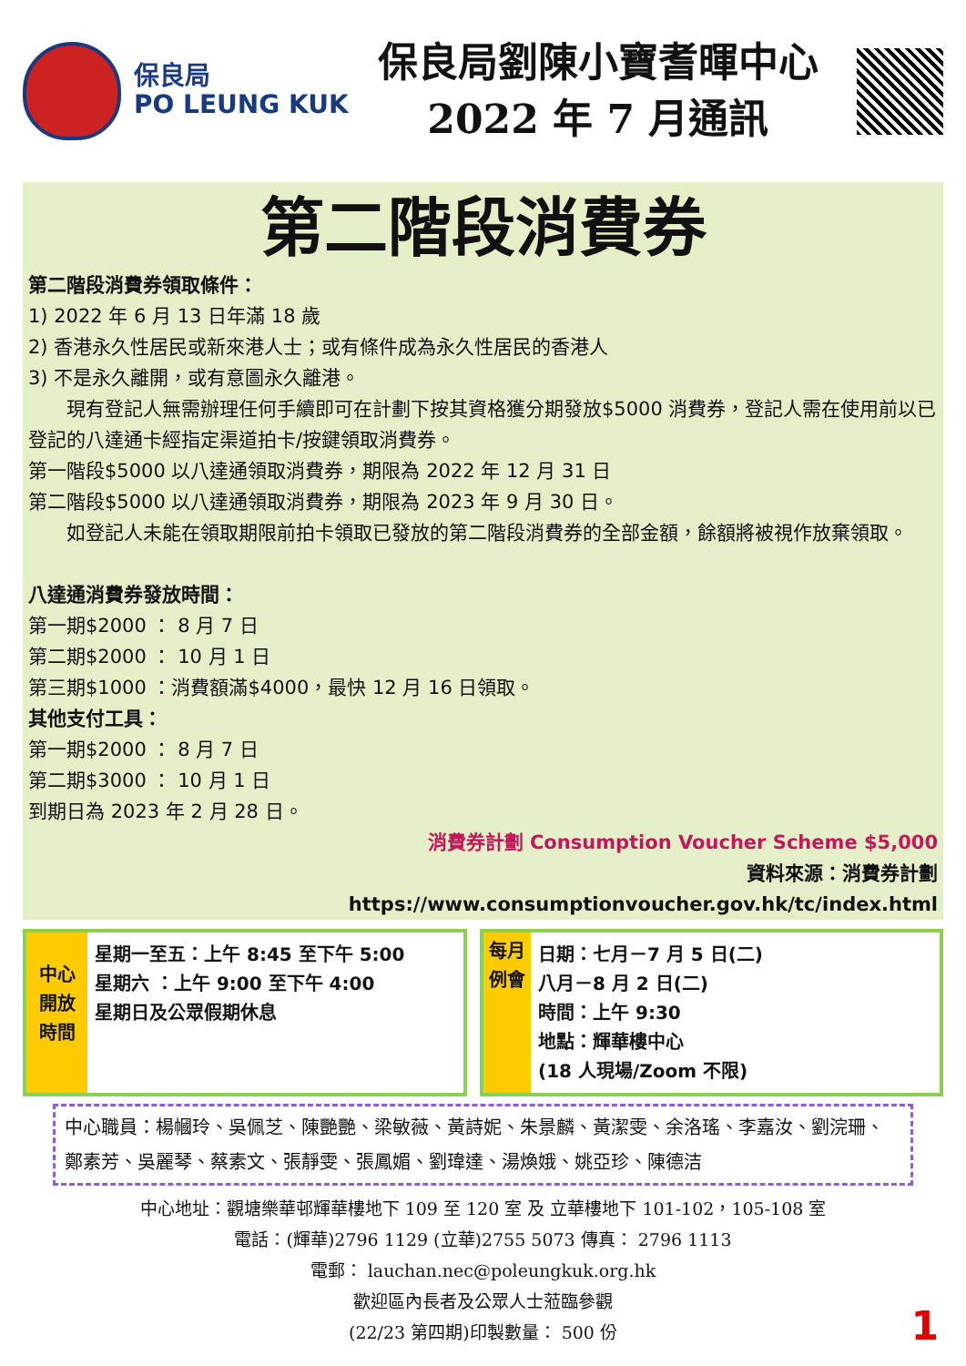保良局
PO LEUNG KUK
保良局劉陳小寶耆暉中心
2022 年 7 月通訊
第二階段消費券
第二階段消費券領取條件：
1) 2022 年 6 月 13 日年滿 18 歲
2) 香港永久性居民或新來港人士；或有條件成為永久性居民的香港人
3) 不是永久離開，或有意圖永久離港。
  現有登記人無需辦理任何手續即可在計劃下按其資格獲分期發放$5000 消費券，登記人需在使用前以已登記的八達通卡經指定渠道拍卡/按鍵領取消費券。
第一階段$5000 以八達通領取消費券，期限為 2022 年 12 月 31 日
第二階段$5000 以八達通領取消費券，期限為 2023 年 9 月 30 日。
  如登記人未能在領取期限前拍卡領取已發放的第二階段消費券的全部金額，餘額將被視作放棄領取。
八達通消費券發放時間：
第一期$2000 ： 8 月 7 日
第二期$2000 ： 10 月 1 日
第三期$1000 ：消費額滿$4000，最快 12 月 16 日領取。
其他支付工具：
第一期$2000 ： 8 月 7 日
第二期$3000 ： 10 月 1 日
到期日為 2023 年 2 月 28 日。
消費券計劃 Consumption Voucher Scheme $5,000
資料來源：消費券計劃
https://www.consumptionvoucher.gov.hk/tc/index.html
中心開放時間
星期一至五：上午 8:45 至下午 5:00
星期六 ：上午 9:00 至下午 4:00
星期日及公眾假期休息
每月例會
日期：七月－7 月 5 日(二)
八月－8 月 2 日(二)
時間：上午 9:30
地點：輝華樓中心
(18 人現場/Zoom 不限)
中心職員：楊幗玲、吳佩芝、陳艷艷、梁敏薇、黃詩妮、朱景麟、黃潔雯、余洛瑤、李嘉汝、劉浣珊、鄭素芳、吳麗琴、蔡素文、張靜雯、張鳳媚、劉瑋達、湯煥娥、姚亞珍、陳德洁
中心地址：觀塘樂華邨輝華樓地下 109 至 120 室 及 立華樓地下 101-102，105-108 室
電話：(輝華)2796 1129 (立華)2755 5073 傳真： 2796 1113
電郵： lauchan.nec@poleungkuk.org.hk
歡迎區內長者及公眾人士蒞臨參觀
(22/23 第四期)印製數量： 500 份
1